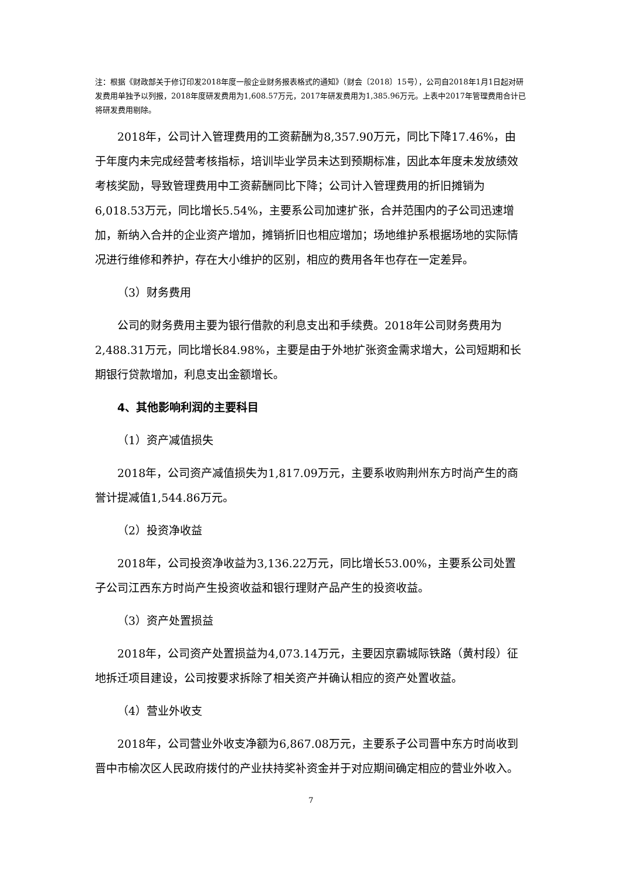注：根据《财政部关于修订印发2018年度一般企业财务报表格式的通知》（财会〔2018〕15号），公司自2018年1月1日起对研发费用单独予以列报，2018年度研发费用为1,608.57万元，2017年研发费用为1,385.96万元。上表中2017年管理费用合计已将研发费用剔除。
2018年，公司计入管理费用的工资薪酬为8,357.90万元，同比下降17.46%，由于年度内未完成经营考核指标，培训毕业学员未达到预期标准，因此本年度未发放绩效考核奖励，导致管理费用中工资薪酬同比下降；公司计入管理费用的折旧摊销为6,018.53万元，同比增长5.54%，主要系公司加速扩张，合并范围内的子公司迅速增加，新纳入合并的企业资产增加，摊销折旧也相应增加；场地维护系根据场地的实际情况进行维修和养护，存在大小维护的区别，相应的费用各年也存在一定差异。
（3）财务费用
公司的财务费用主要为银行借款的利息支出和手续费。2018年公司财务费用为2,488.31万元，同比增长84.98%，主要是由于外地扩张资金需求增大，公司短期和长期银行贷款增加，利息支出金额增长。
4、其他影响利润的主要科目
（1）资产减值损失
2018年，公司资产减值损失为1,817.09万元，主要系收购荆州东方时尚产生的商誉计提减值1,544.86万元。
（2）投资净收益
2018年，公司投资净收益为3,136.22万元，同比增长53.00%，主要系公司处置子公司江西东方时尚产生投资收益和银行理财产品产生的投资收益。
（3）资产处置损益
2018年，公司资产处置损益为4,073.14万元，主要因京霸城际铁路（黄村段）征地拆迁项目建设，公司按要求拆除了相关资产并确认相应的资产处置收益。
（4）营业外收支
2018年，公司营业外收支净额为6,867.08万元，主要系子公司晋中东方时尚收到晋中市榆次区人民政府拨付的产业扶持奖补资金并于对应期间确定相应的营业外收入。
7